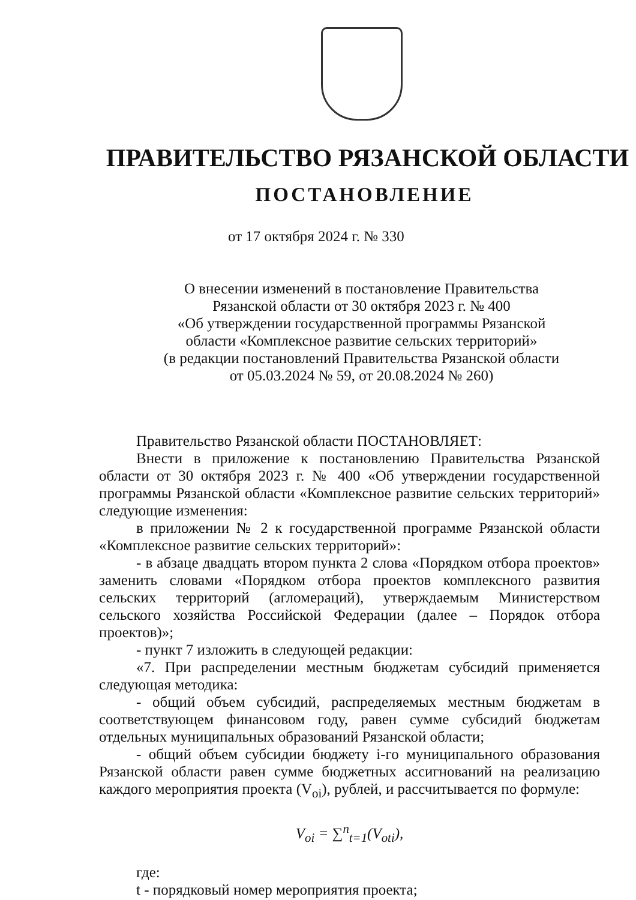ПРАВИТЕЛЬСТВО РЯЗАНСКОЙ ОБЛАСТИ
ПОСТАНОВЛЕНИЕ
от 17 октября 2024 г. № 330
О внесении изменений в постановление Правительства
Рязанской области от 30 октября 2023 г. № 400
«Об утверждении государственной программы Рязанской
области «Комплексное развитие сельских территорий»
(в редакции постановлений Правительства Рязанской области
от 05.03.2024 № 59, от 20.08.2024 № 260)
Правительство Рязанской области ПОСТАНОВЛЯЕТ:
Внести в приложение к постановлению Правительства Рязанской области от 30 октября 2023 г. № 400 «Об утверждении государственной программы Рязанской области «Комплексное развитие сельских территорий» следующие изменения:
в приложении № 2 к государственной программе Рязанской области «Комплексное развитие сельских территорий»:
- в абзаце двадцать втором пункта 2 слова «Порядком отбора проектов» заменить словами «Порядком отбора проектов комплексного развития сельских территорий (агломераций), утверждаемым Министерством сельского хозяйства Российской Федерации (далее – Порядок отбора проектов)»;
- пункт 7 изложить в следующей редакции:
«7. При распределении местным бюджетам субсидий применяется следующая методика:
- общий объем субсидий, распределяемых местным бюджетам в соответствующем финансовом году, равен сумме субсидий бюджетам отдельных муниципальных образований Рязанской области;
- общий объем субсидии бюджету i-го муниципального образования Рязанской области равен сумме бюджетных ассигнований на реализацию каждого мероприятия проекта (V<sub>oi</sub>), рублей, и рассчитывается по формуле:
V<sub>oi</sub> = ∑<sup>n</sup><sub>t=1</sub>(V<sub>oti</sub>),
где:
t - порядковый номер мероприятия проекта;